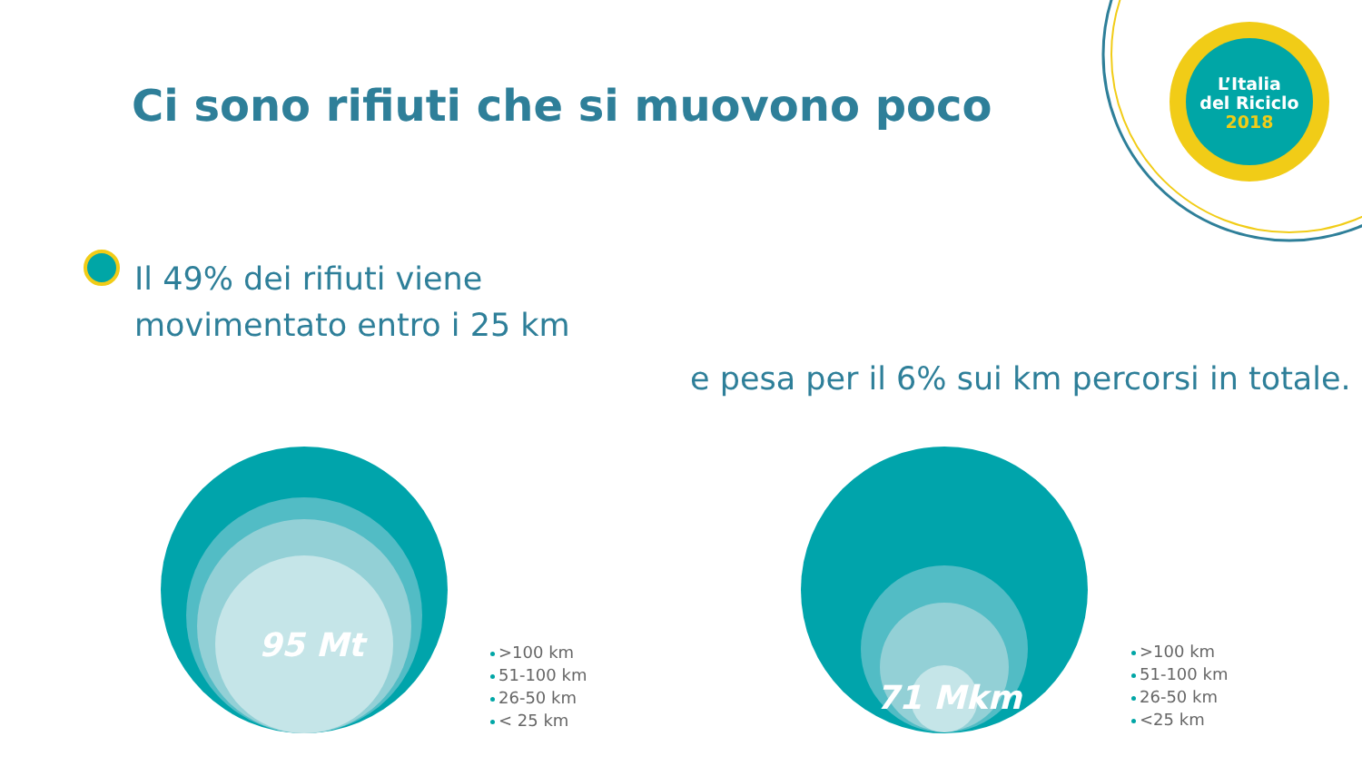Ci sono rifiuti che si muovono poco
L’Italia
del Riciclo
2018
Il 49% dei rifiuti viene
movimentato entro i 25 km
e pesa per il 6% sui km percorsi in totale.
95 Mt
71 Mkm
>100 km
51-100 km
26-50 km
< 25 km
>100 km
51-100 km
26-50 km
<25 km